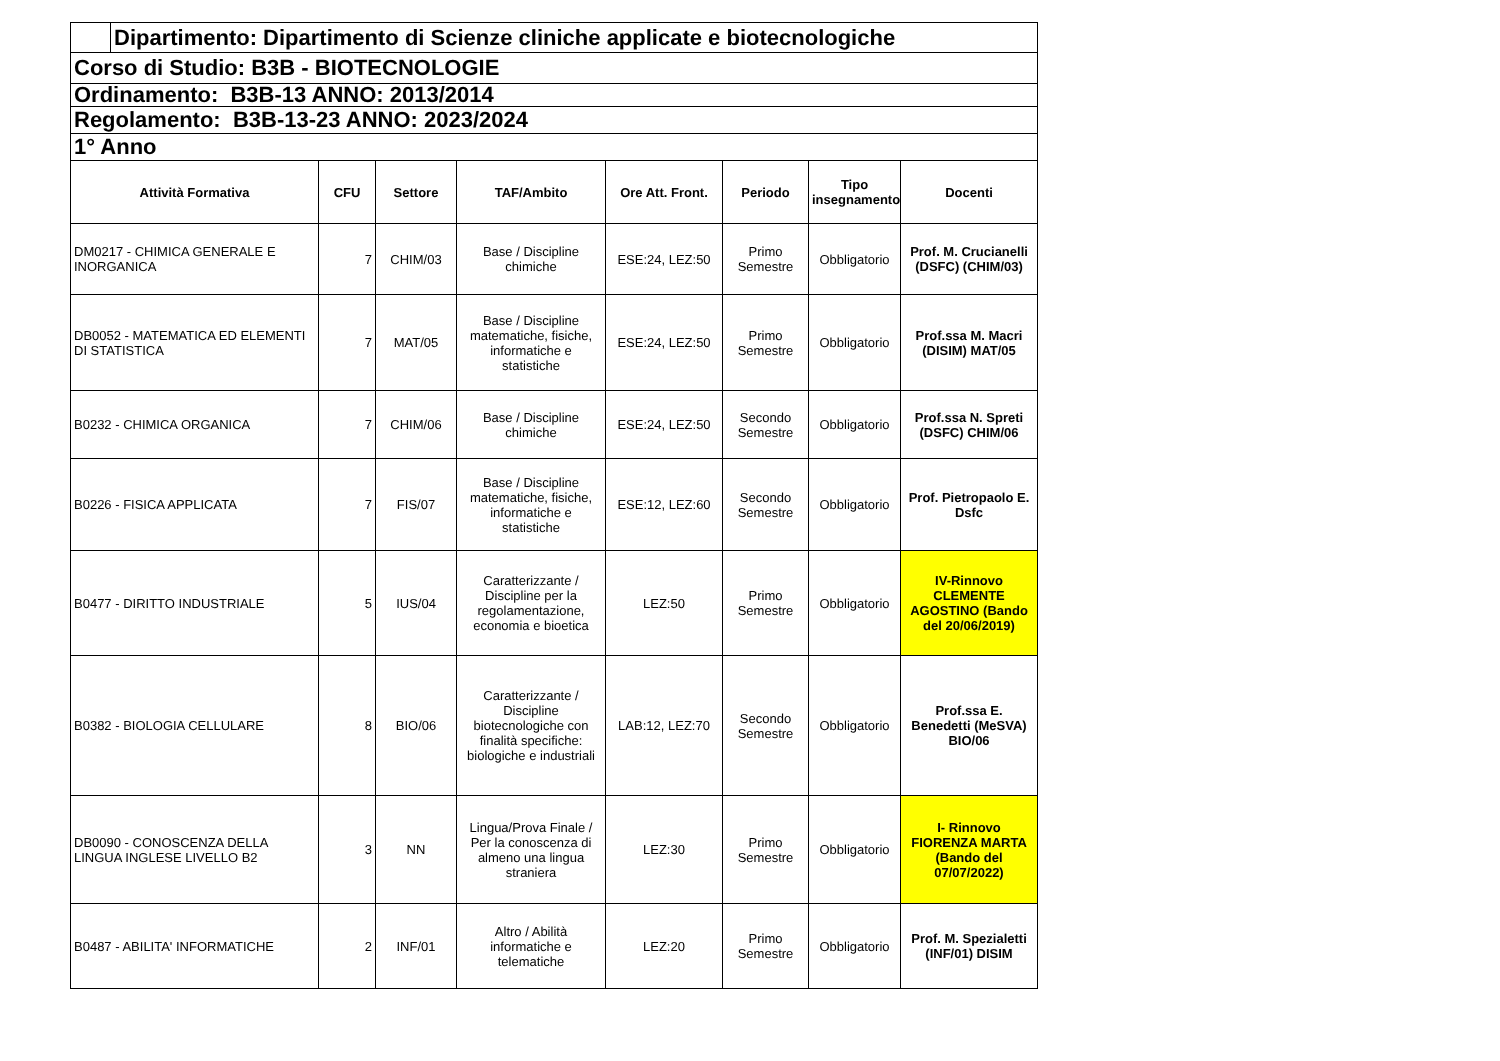| | Dipartimento: Dipartimento di Scienze cliniche applicate e biotecnologiche | | | | | | | |
| Corso di Studio: B3B - BIOTECNOLOGIE | | | | | | | | |
| Ordinamento: B3B-13 ANNO: 2013/2014 | | | | | | | | |
| Regolamento: B3B-13-23 ANNO: 2023/2024 | | | | | | | | |
| 1° Anno | | | | | | | | |
| Attività Formativa | | CFU | Settore | TAF/Ambito | Ore Att. Front. | Periodo | Tipo insegnamento | Docenti |
| DM0217 - CHIMICA GENERALE E INORGANICA | | 7 | CHIM/03 | Base / Discipline chimiche | ESE:24, LEZ:50 | Primo Semestre | Obbligatorio | Prof. M. Crucianelli (DSFC) (CHIM/03) |
| DB0052 - MATEMATICA ED ELEMENTI DI STATISTICA | | 7 | MAT/05 | Base / Discipline matematiche, fisiche, informatiche e statistiche | ESE:24, LEZ:50 | Primo Semestre | Obbligatorio | Prof.ssa M. Macri (DISIM) MAT/05 |
| B0232 - CHIMICA ORGANICA | | 7 | CHIM/06 | Base / Discipline chimiche | ESE:24, LEZ:50 | Secondo Semestre | Obbligatorio | Prof.ssa N. Spreti (DSFC) CHIM/06 |
| B0226 - FISICA APPLICATA | | 7 | FIS/07 | Base / Discipline matematiche, fisiche, informatiche e statistiche | ESE:12, LEZ:60 | Secondo Semestre | Obbligatorio | Prof. Pietropaolo E. Dsfc |
| B0477 - DIRITTO INDUSTRIALE | | 5 | IUS/04 | Caratterizzante / Discipline per la regolamentazione, economia e bioetica | LEZ:50 | Primo Semestre | Obbligatorio | IV-Rinnovo CLEMENTE AGOSTINO (Bando del 20/06/2019) |
| B0382 - BIOLOGIA CELLULARE | | 8 | BIO/06 | Caratterizzante / Discipline biotecnologiche con finalità specifiche: biologiche e industriali | LAB:12, LEZ:70 | Secondo Semestre | Obbligatorio | Prof.ssa E. Benedetti (MeSVA) BIO/06 |
| DB0090 - CONOSCENZA DELLA LINGUA INGLESE LIVELLO B2 | | 3 | NN | Lingua/Prova Finale / Per la conoscenza di almeno una lingua straniera | LEZ:30 | Primo Semestre | Obbligatorio | I- Rinnovo FIORENZA MARTA (Bando del 07/07/2022) |
| B0487 - ABILITA' INFORMATICHE | | 2 | INF/01 | Altro / Abilità informatiche e telematiche | LEZ:20 | Primo Semestre | Obbligatorio | Prof. M. Spezialetti (INF/01) DISIM |